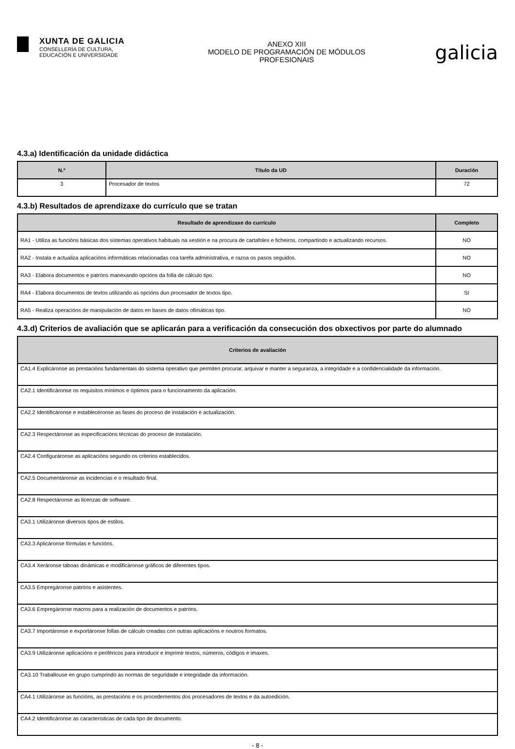XUNTA DE GALICIA
CONSELLERÍA DE CULTURA,
EDUCACIÓN E UNIVERSIDADE
ANEXO XIII
MODELO DE PROGRAMACIÓN DE MÓDULOS
PROFESIONAIS
galicia
4.3.a) Identificación da unidade didáctica
| N.º | Título da UD | Duración |
| --- | --- | --- |
| 3 | Procesador de textos | 72 |
4.3.b) Resultados de aprendizaxe do currículo que se tratan
| Resultado de aprendizaxe do currículo | Completo |
| --- | --- |
| RA1 - Utiliza as funcións básicas dos sistemas operativos habituais na xestión e na procura de cartafoles e ficheiros, compartindo e actualizando recursos. | NO |
| RA2 - Instala e actualiza aplicacións informáticas relacionadas coa tarefa administrativa, e razoa os pasos seguidos. | NO |
| RA3 - Elabora documentos e patróns manexando opcións da folla de cálculo tipo. | NO |
| RA4 - Elabora documentos de textos utilizando as opcións dun procesador de textos tipo. | SI |
| RA5 - Realiza operacións de manipulación de datos en bases de datos ofimáticas tipo. | NO |
4.3.d) Criterios de avaliación que se aplicarán para a verificación da consecución dos obxectivos por parte do alumnado
| Criterios de avaliación |
| --- |
| CA1.4 Explicáronse as prestacións fundamentais do sistema operativo que permiten procurar, arquivar e manter a seguranza, a integridade e a confidencialidade da información. |
| CA2.1 Identificáronse os requisitos mínimos e óptimos para o funcionamento da aplicación. |
| CA2.2 Identificáronse e establecéronse as fases do proceso de instalación e actualización. |
| CA2.3 Respectáronse as especificacións técnicas do proceso de instalación. |
| CA2.4 Configuráronse as aplicacións segundo os criterios establecidos. |
| CA2.5 Documentáronse as incidencias e o resultado final. |
| CA2.8 Respectáronse as licenzas de software. |
| CA3.1 Utilizáronse diversos tipos de estilos. |
| CA3.3 Aplicáronse fórmulas e funcións. |
| CA3.4 Xeráronse táboas dinámicas e modificáronse gráficos de diferentes tipos. |
| CA3.5 Empregáronse patróns e asistentes. |
| CA3.6 Empregáronse macros para a realización de documentos e patróns. |
| CA3.7 Importáronse e exportáronse follas de cálculo creadas con outras aplicacións e noutros formatos. |
| CA3.9 Utilizáronse aplicacións e periféricos para introducir e imprimir textos, números, códigos e imaxes. |
| CA3.10 Traballouse en grupo cumprindo as normas de seguridade e integridade da información. |
| CA4.1 Utilizáronse as funcións, as prestacións e os procedementos dos procesadores de textos e da autoedición. |
| CA4.2 Identificáronse as características de cada tipo de documento. |
- 8 -